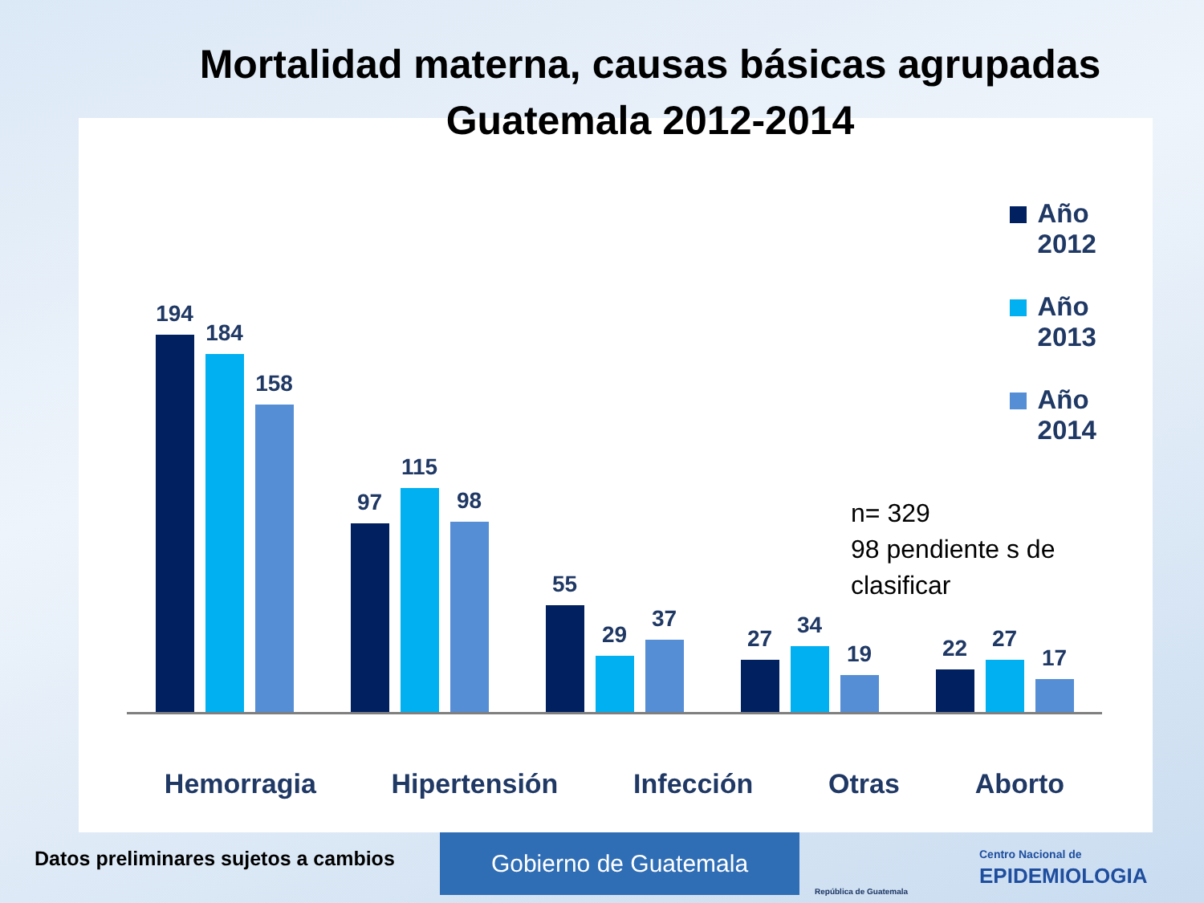Mortalidad materna, causas básicas agrupadas
Guatemala 2012-2014
Año 2012
Año 2013
Año 2014
194
184
158
97
115
98
55
29
37
27
34
19
22
27
17
Hemorragia Hipertensión Infección Otras Aborto
n= 329
98 pendiente s de
clasificar
Datos preliminares sujetos a cambios
Gobierno de Guatemala
República de Guatemala
Centro Nacional de
EPIDEMIOLOGIA